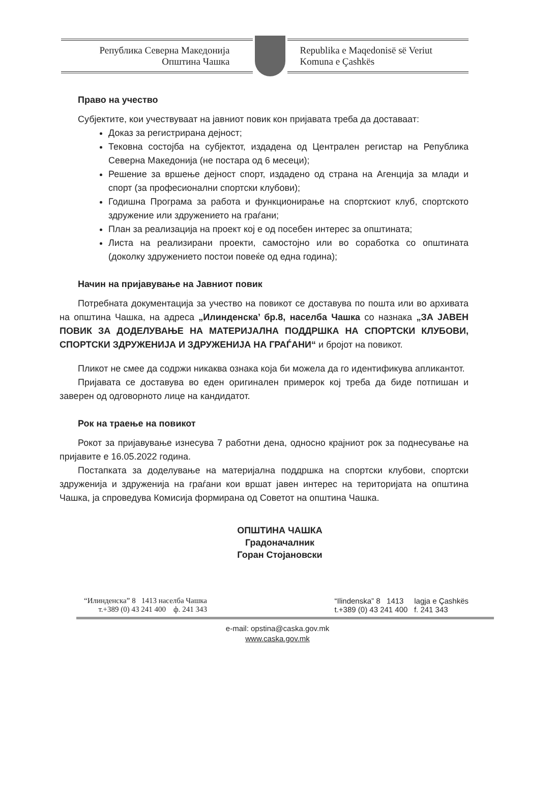Република Северна Македонија
Општина Чашка
Republika e Maqedonisë së Veriut
Komuna e Çashkës
Право на учество
Субјектите, кои учествуваат на јавниот повик кон пријавата треба да доставаат:
Доказ за регистрирана дејност;
Тековна состојба на субјектот, издадена од Централен регистар на Република Северна Македонија (не постара од 6 месеци);
Решение за вршење дејност спорт, издадено од страна на Агенција за млади и спорт (за професионални спортски клубови);
Годишна Програма за работа и функционирање на спортскиот клуб, спортското здружение или здружението на граѓани;
План за реализација на проект кој е од посебен интерес за општината;
Листа на реализирани проекти, самостојно или во соработка со општината (доколку здружението постои повеќе од една година);
Начин на пријавување на Јавниот повик
Потребната документација за учество на повикот се доставува по пошта или во архивата на општина Чашка, на адреса „Илинденска’ бр.8, населба Чашка со назнака „ЗА ЈАВЕН ПОВИК ЗА ДОДЕЛУВАЊЕ НА МАТЕРИЈАЛНА ПОДДРШКА НА СПОРТСКИ КЛУБОВИ, СПОРТСКИ ЗДРУЖЕНИЈА И ЗДРУЖЕНИЈА НА ГРАЃАНИ“ и бројот на повикот.
Пликот не смее да содржи никаква ознака која би можела да го идентификува апликантот.
Пријавата се доставува во еден оригинален примерок кој треба да биде потпишан и заверен од одговорното лице на кандидатот.
Рок на траење на повикот
Рокот за пријавување изнесува 7 работни дена, односно крајниот рок за поднесување на пријавите е 16.05.2022 година.
Постапката за доделување на материјална поддршка на спортски клубови, спортски здруженија и здруженија на граѓани кои вршат јавен интерес на територијата на општина Чашка, ја спроведува Комисија формирана од Советот на општина Чашка.
ОПШТИНА ЧАШКА
Градоначалник
Горан Стојановски
“Илинденска” 8 1413 населба Чашка
т.+389 (0) 43 241 400 ф. 241 343
“Ilindenska” 8 1413 lagja e Çashkës
t.+389 (0) 43 241 400 f. 241 343
e-mail: opstina@caska.gov.mk
www.caska.gov.mk